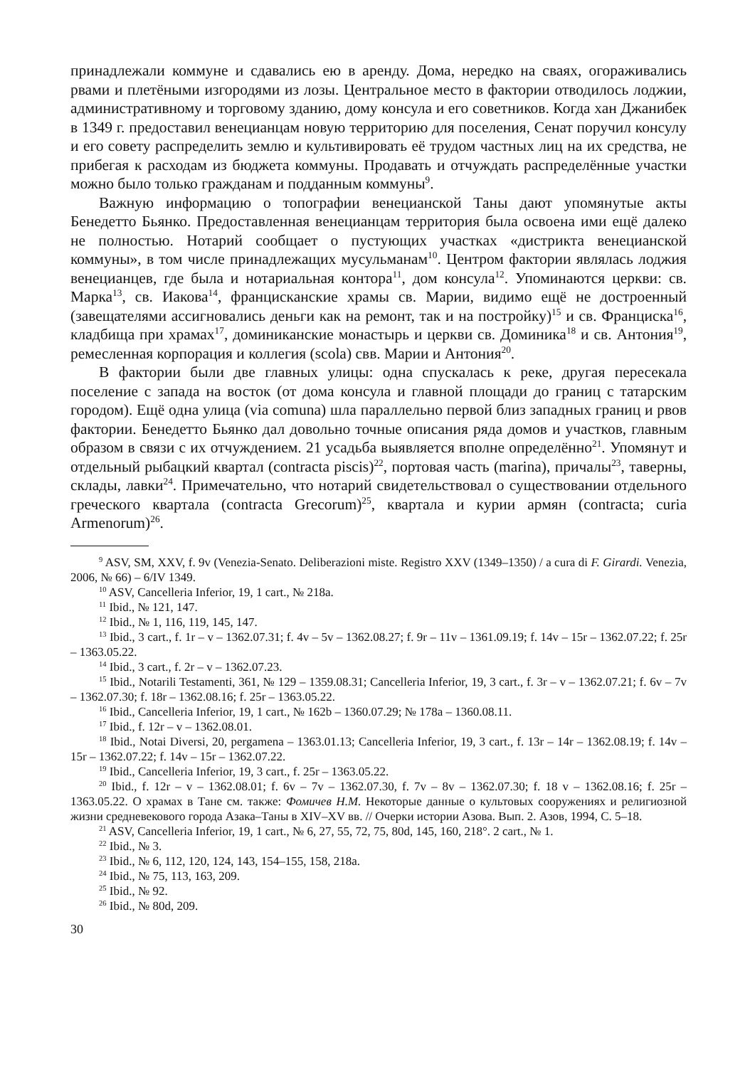принадлежали коммуне и сдавались ею в аренду. Дома, нередко на сваях, ого­раживались рвами и плетёными изгородями из лозы. Центральное место в фактории отводилось лоджии, административному и торговому зданию, дому консула и его советников. Когда хан Джанибек в 1349 г. предоставил венеци­анцам новую территорию для поселения, Сенат поручил консулу и его совету распределить землю и культивировать её трудом частных лиц на их средства, не прибегая к расходам из бюджета коммуны. Продавать и отчуждать распре­делённые участки можно было только гражданам и подданным коммуны<sup>9</sup>.
Важную информацию о топографии венецианской Таны дают упомянутые акты Бенедетто Бьянко. Предоставленная венецианцам территория была освоена ими ещё далеко не полностью. Нотарий сообщает о пустующих участках «дист­рикта венецианской коммуны», в том числе принадлежащих мусульманам<sup>10</sup>. Цен­тром фактории являлась лоджия венецианцев, где была и нотариальная контора<sup>11</sup>, дом консула<sup>12</sup>. Упоминаются церкви: св. Марка<sup>13</sup>, св. Иакова<sup>14</sup>, францисканские храмы св. Марии, видимо ещё не достроенный (завещателями ассигновались деньги как на ремонт, так и на постройку)<sup>15</sup> и св. Франциска<sup>16</sup>, кладбища при хра­мах<sup>17</sup>, доминиканские монастырь и церкви св. Доминика<sup>18</sup> и св. Антония<sup>19</sup>, ремес­ленная корпорация и коллегия (scola) свв. Марии и Антония<sup>20</sup>.
В фактории были две главных улицы: одна спускалась к реке, другая пере­секала поселение с запада на восток (от дома консула и главной площади до границ с татарским городом). Ещё одна улица (via comuna) шла параллельно первой близ западных границ и рвов фактории. Бенедетто Бьянко дал довольно точные описания ряда домов и участков, главным образом в связи с их отчуж­дением. 21 усадьба выявляется вполне определённо<sup>21</sup>. Упомянут и отдельный рыбацкий квартал (contracta piscis)<sup>22</sup>, портовая часть (marina), причалы<sup>23</sup>, та­верны, склады, лавки<sup>24</sup>. Примечательно, что нотарий свидетельствовал о су­ществовании отдельного греческого квартала (contracta Grecorum)<sup>25</sup>, квартала и курии армян (contracta; curia Armenorum)<sup>26</sup>.
<sup>9</sup> ASV, SM, XXV, f. 9v (Venezia-Senato. Deliberazioni miste. Registro XXV (1349–1350) / a cura di F. Girardi. Venezia, 2006, № 66) – 6/IV 1349.
<sup>10</sup> ASV, Cancelleria Inferior, 19, 1 cart., № 218a.
<sup>11</sup> Ibid., № 121, 147.
<sup>12</sup> Ibid., № 1, 116, 119, 145, 147.
<sup>13</sup> Ibid., 3 cart., f. 1r – v – 1362.07.31; f. 4v – 5v – 1362.08.27; f. 9r – 11v – 1361.09.19; f. 14v – 15r – 1362.07.22; f. 25r – 1363.05.22.
<sup>14</sup> Ibid., 3 cart., f. 2r – v – 1362.07.23.
<sup>15</sup> Ibid., Notarili Testamenti, 361, № 129 – 1359.08.31; Cancelleria Inferior, 19, 3 cart., f. 3r – v – 1362.07.21; f. 6v – 7v – 1362.07.30; f. 18r – 1362.08.16; f. 25r – 1363.05.22.
<sup>16</sup> Ibid., Cancelleria Inferior, 19, 1 cart., № 162b – 1360.07.29; № 178a – 1360.08.11.
<sup>17</sup> Ibid., f. 12r – v – 1362.08.01.
<sup>18</sup> Ibid., Notai Diversi, 20, pergamena – 1363.01.13; Cancelleria Inferior, 19, 3 cart., f. 13r – 14r – 1362.08.19; f. 14v –15r – 1362.07.22; f. 14v – 15r – 1362.07.22.
<sup>19</sup> Ibid., Cancelleria Inferior, 19, 3 cart., f. 25r – 1363.05.22.
<sup>20</sup> Ibid., f. 12r – v – 1362.08.01; f. 6v – 7v – 1362.07.30, f. 7v – 8v – 1362.07.30; f. 18 v – 1362.08.16; f. 25r – 1363.05.22. О храмах в Тане см. также: Фомичев Н.М. Некоторые данные о культовых сооружениях и религиозной жизни средневекового города Азака–Таны в XIV–XV вв. // Очерки истории Азова. Вып. 2. Азов, 1994, С. 5–18.
<sup>21</sup> ASV, Cancelleria Inferior, 19, 1 cart., № 6, 27, 55, 72, 75, 80d, 145, 160, 218°. 2 cart., № 1.
<sup>22</sup> Ibid., № 3.
<sup>23</sup> Ibid., № 6, 112, 120, 124, 143, 154–155, 158, 218a.
<sup>24</sup> Ibid., № 75, 113, 163, 209.
<sup>25</sup> Ibid., № 92.
<sup>26</sup> Ibid., № 80d, 209.
30